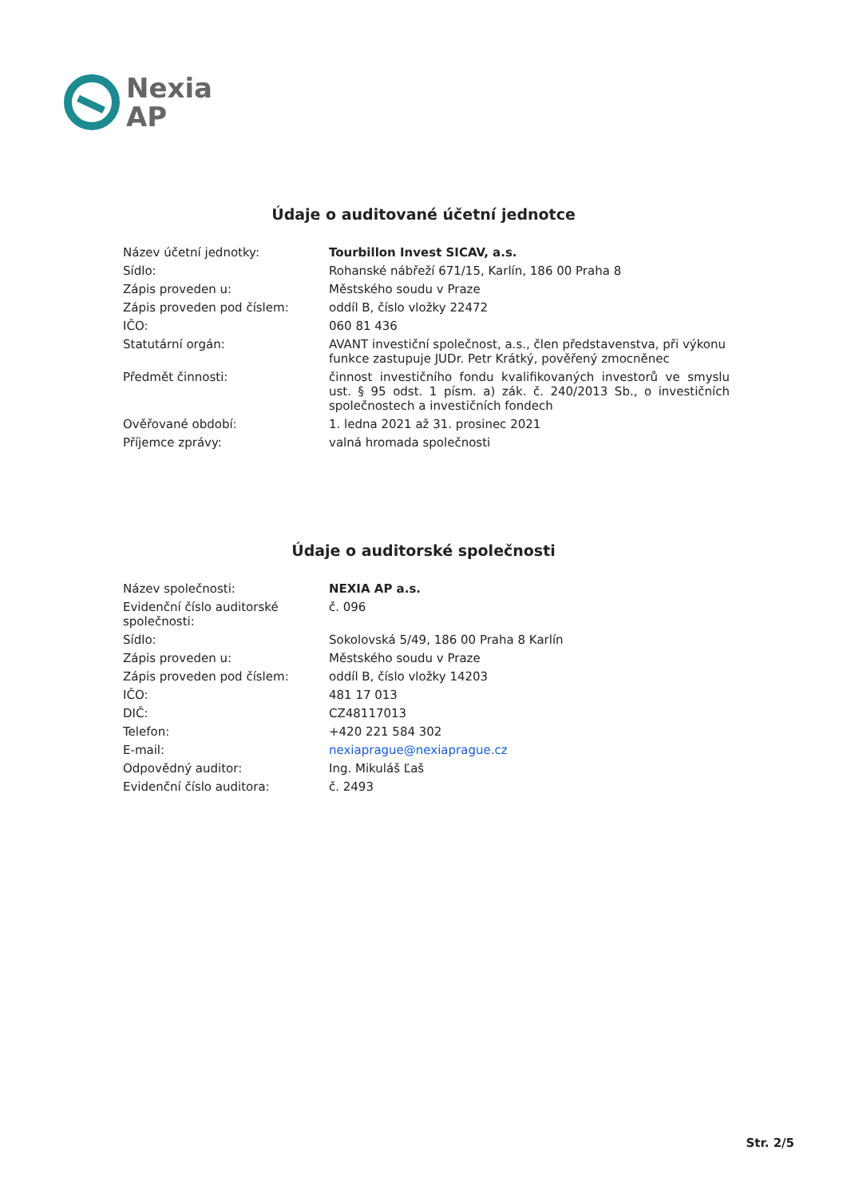Nexia
AP
Údaje o auditované účetní jednotce
| Název účetní jednotky: | Tourbillon Invest SICAV, a.s. |
| Sídlo: | Rohanské nábřeží 671/15, Karlín, 186 00 Praha 8 |
| Zápis proveden u: | Městského soudu v Praze |
| Zápis proveden pod číslem: | oddíl B, číslo vložky 22472 |
| IČO: | 060 81 436 |
| Statutární orgán: | AVANT investiční společnost, a.s., člen představenstva, při výkonu funkce zastupuje JUDr. Petr Krátký, pověřený zmocněnec |
| Předmět činnosti: | činnost investičního fondu kvalifikovaných investorů ve smyslu ust. § 95 odst. 1 písm. a) zák. č. 240/2013 Sb., o investičních společnostech a investičních fondech |
| Ověřované období: | 1. ledna 2021 až 31. prosinec 2021 |
| Příjemce zprávy: | valná hromada společnosti |
Údaje o auditorské společnosti
| Název společnosti: | NEXIA AP a.s. |
| Evidenční číslo auditorské společnosti: | č. 096 |
| Sídlo: | Sokolovská 5/49, 186 00 Praha 8 Karlín |
| Zápis proveden u: | Městského soudu v Praze |
| Zápis proveden pod číslem: | oddíl B, číslo vložky 14203 |
| IČO: | 481 17 013 |
| DIČ: | CZ48117013 |
| Telefon: | +420 221 584 302 |
| E-mail: | nexiaprague@nexiaprague.cz |
| Odpovědný auditor: | Ing. Mikuláš Ľaš |
| Evidenční číslo auditora: | č. 2493 |
Str. 2/5